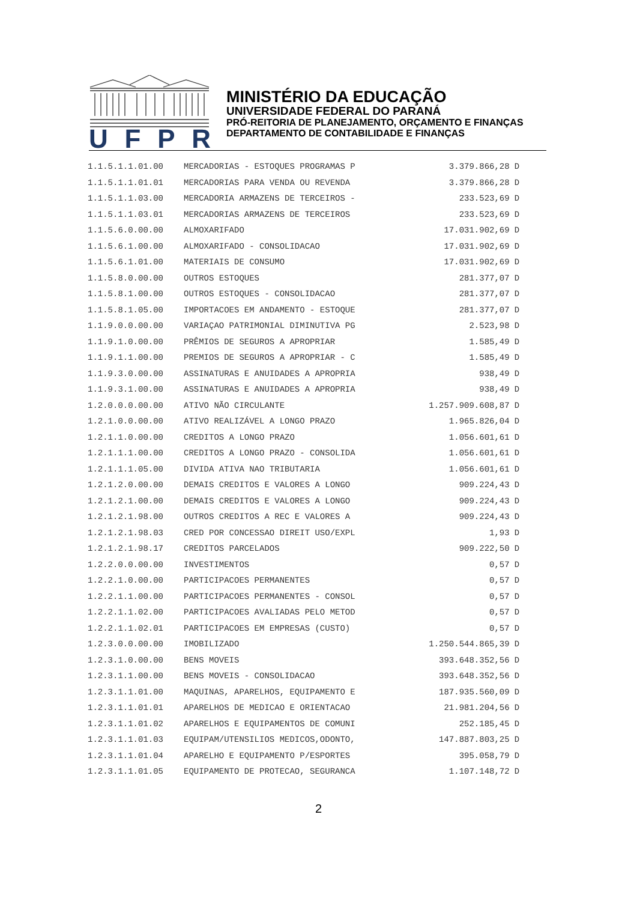UFPR
MINISTÉRIO DA EDUCAÇÃO
UNIVERSIDADE FEDERAL DO PARANÁ
PRÓ-REITORIA DE PLANEJAMENTO, ORÇAMENTO E FINANÇAS
DEPARTAMENTO DE CONTABILIDADE E FINANÇAS
| 1.1.5.1.1.01.00 | MERCADORIAS - ESTOQUES PROGRAMAS P | 3.379.866,28 | D |
| 1.1.5.1.1.01.01 | MERCADORIAS PARA VENDA OU REVENDA | 3.379.866,28 | D |
| 1.1.5.1.1.03.00 | MERCADORIA ARMAZENS DE TERCEIROS - | 233.523,69 | D |
| 1.1.5.1.1.03.01 | MERCADORIAS ARMAZENS DE TERCEIROS | 233.523,69 | D |
| 1.1.5.6.0.00.00 | ALMOXARIFADO | 17.031.902,69 | D |
| 1.1.5.6.1.00.00 | ALMOXARIFADO - CONSOLIDACAO | 17.031.902,69 | D |
| 1.1.5.6.1.01.00 | MATERIAIS DE CONSUMO | 17.031.902,69 | D |
| 1.1.5.8.0.00.00 | OUTROS ESTOQUES | 281.377,07 | D |
| 1.1.5.8.1.00.00 | OUTROS ESTOQUES - CONSOLIDACAO | 281.377,07 | D |
| 1.1.5.8.1.05.00 | IMPORTACOES EM ANDAMENTO - ESTOQUE | 281.377,07 | D |
| 1.1.9.0.0.00.00 | VARIAÇAO PATRIMONIAL DIMINUTIVA PG | 2.523,98 | D |
| 1.1.9.1.0.00.00 | PRÊMIOS DE SEGUROS A APROPRIAR | 1.585,49 | D |
| 1.1.9.1.1.00.00 | PREMIOS DE SEGUROS A APROPRIAR - C | 1.585,49 | D |
| 1.1.9.3.0.00.00 | ASSINATURAS E ANUIDADES A APROPRIA | 938,49 | D |
| 1.1.9.3.1.00.00 | ASSINATURAS E ANUIDADES A APROPRIA | 938,49 | D |
| 1.2.0.0.0.00.00 | ATIVO NÃO CIRCULANTE | 1.257.909.608,87 | D |
| 1.2.1.0.0.00.00 | ATIVO REALIZÁVEL A LONGO PRAZO | 1.965.826,04 | D |
| 1.2.1.1.0.00.00 | CREDITOS A LONGO PRAZO | 1.056.601,61 | D |
| 1.2.1.1.1.00.00 | CREDITOS A LONGO PRAZO - CONSOLIDA | 1.056.601,61 | D |
| 1.2.1.1.1.05.00 | DIVIDA ATIVA NAO TRIBUTARIA | 1.056.601,61 | D |
| 1.2.1.2.0.00.00 | DEMAIS CREDITOS E VALORES A LONGO | 909.224,43 | D |
| 1.2.1.2.1.00.00 | DEMAIS CREDITOS E VALORES A LONGO | 909.224,43 | D |
| 1.2.1.2.1.98.00 | OUTROS CREDITOS A REC E VALORES A | 909.224,43 | D |
| 1.2.1.2.1.98.03 | CRED POR CONCESSAO DIREIT USO/EXPL | 1,93 | D |
| 1.2.1.2.1.98.17 | CREDITOS PARCELADOS | 909.222,50 | D |
| 1.2.2.0.0.00.00 | INVESTIMENTOS | 0,57 | D |
| 1.2.2.1.0.00.00 | PARTICIPACOES PERMANENTES | 0,57 | D |
| 1.2.2.1.1.00.00 | PARTICIPACOES PERMANENTES - CONSOL | 0,57 | D |
| 1.2.2.1.1.02.00 | PARTICIPACOES AVALIADAS PELO METOD | 0,57 | D |
| 1.2.2.1.1.02.01 | PARTICIPACOES EM EMPRESAS (CUSTO) | 0,57 | D |
| 1.2.3.0.0.00.00 | IMOBILIZADO | 1.250.544.865,39 | D |
| 1.2.3.1.0.00.00 | BENS MOVEIS | 393.648.352,56 | D |
| 1.2.3.1.1.00.00 | BENS MOVEIS - CONSOLIDACAO | 393.648.352,56 | D |
| 1.2.3.1.1.01.00 | MAQUINAS, APARELHOS, EQUIPAMENTO E | 187.935.560,09 | D |
| 1.2.3.1.1.01.01 | APARELHOS DE MEDICAO E ORIENTACAO | 21.981.204,56 | D |
| 1.2.3.1.1.01.02 | APARELHOS E EQUIPAMENTOS DE COMUNI | 252.185,45 | D |
| 1.2.3.1.1.01.03 | EQUIPAM/UTENSILIOS MEDICOS,ODONTO, | 147.887.803,25 | D |
| 1.2.3.1.1.01.04 | APARELHO E EQUIPAMENTO P/ESPORTES | 395.058,79 | D |
| 1.2.3.1.1.01.05 | EQUIPAMENTO DE PROTECAO, SEGURANCA | 1.107.148,72 | D |
2